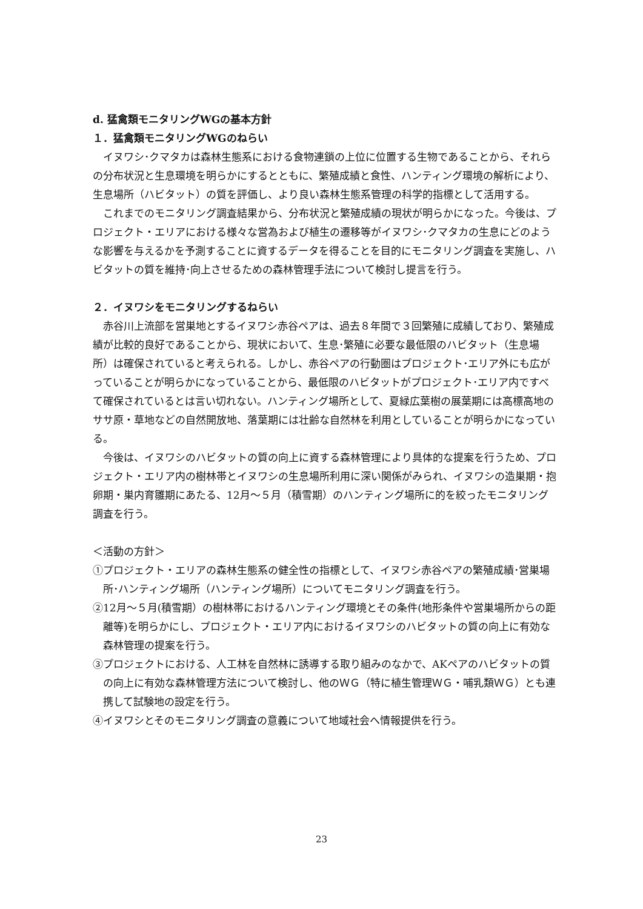d. 猛禽類モニタリングWGの基本方針
１．猛禽類モニタリングWGのねらい
イヌワシ･クマタカは森林生態系における食物連鎖の上位に位置する生物であることから、それらの分布状況と生息環境を明らかにするとともに、繁殖成績と食性、ハンティング環境の解析により、生息場所（ハビタット）の質を評価し、より良い森林生態系管理の科学的指標として活用する。
これまでのモニタリング調査結果から、分布状況と繁殖成績の現状が明らかになった。今後は、プロジェクト・エリアにおける様々な営為および植生の遷移等がイヌワシ･クマタカの生息にどのような影響を与えるかを予測することに資するデータを得ることを目的にモニタリング調査を実施し、ハビタットの質を維持･向上させるための森林管理手法について検討し提言を行う。
２．イヌワシをモニタリングするねらい
赤谷川上流部を営巣地とするイヌワシ赤谷ペアは、過去８年間で３回繁殖に成績しており、繁殖成績が比較的良好であることから、現状において、生息･繁殖に必要な最低限のハビタット（生息場所）は確保されていると考えられる。しかし、赤谷ペアの行動圏はプロジェクト･エリア外にも広がっていることが明らかになっていることから、最低限のハビタットがプロジェクト･エリア内ですべて確保されているとは言い切れない。ハンティング場所として、夏緑広葉樹の展葉期には高標高地のササ原・草地などの自然開放地、落葉期には壮齢な自然林を利用としていることが明らかになっている。
今後は、イヌワシのハビタットの質の向上に資する森林管理により具体的な提案を行うため、プロジェクト・エリア内の樹林帯とイヌワシの生息場所利用に深い関係がみられ、イヌワシの造巣期・抱卵期・巣内育雛期にあたる、12月～５月（積雪期）のハンティング場所に的を絞ったモニタリング調査を行う。
＜活動の方針＞
①プロジェクト・エリアの森林生態系の健全性の指標として、イヌワシ赤谷ペアの繁殖成績･営巣場所･ハンティング場所（ハンティング場所）についてモニタリング調査を行う。
②12月～５月(積雪期）の樹林帯におけるハンティング環境とその条件(地形条件や営巣場所からの距離等)を明らかにし、プロジェクト・エリア内におけるイヌワシのハビタットの質の向上に有効な森林管理の提案を行う。
③プロジェクトにおける、人工林を自然林に誘導する取り組みのなかで、AKペアのハビタットの質の向上に有効な森林管理方法について検討し、他のＷＧ（特に植生管理ＷＧ・哺乳類ＷＧ）とも連携して試験地の設定を行う。
④イヌワシとそのモニタリング調査の意義について地域社会へ情報提供を行う。
23